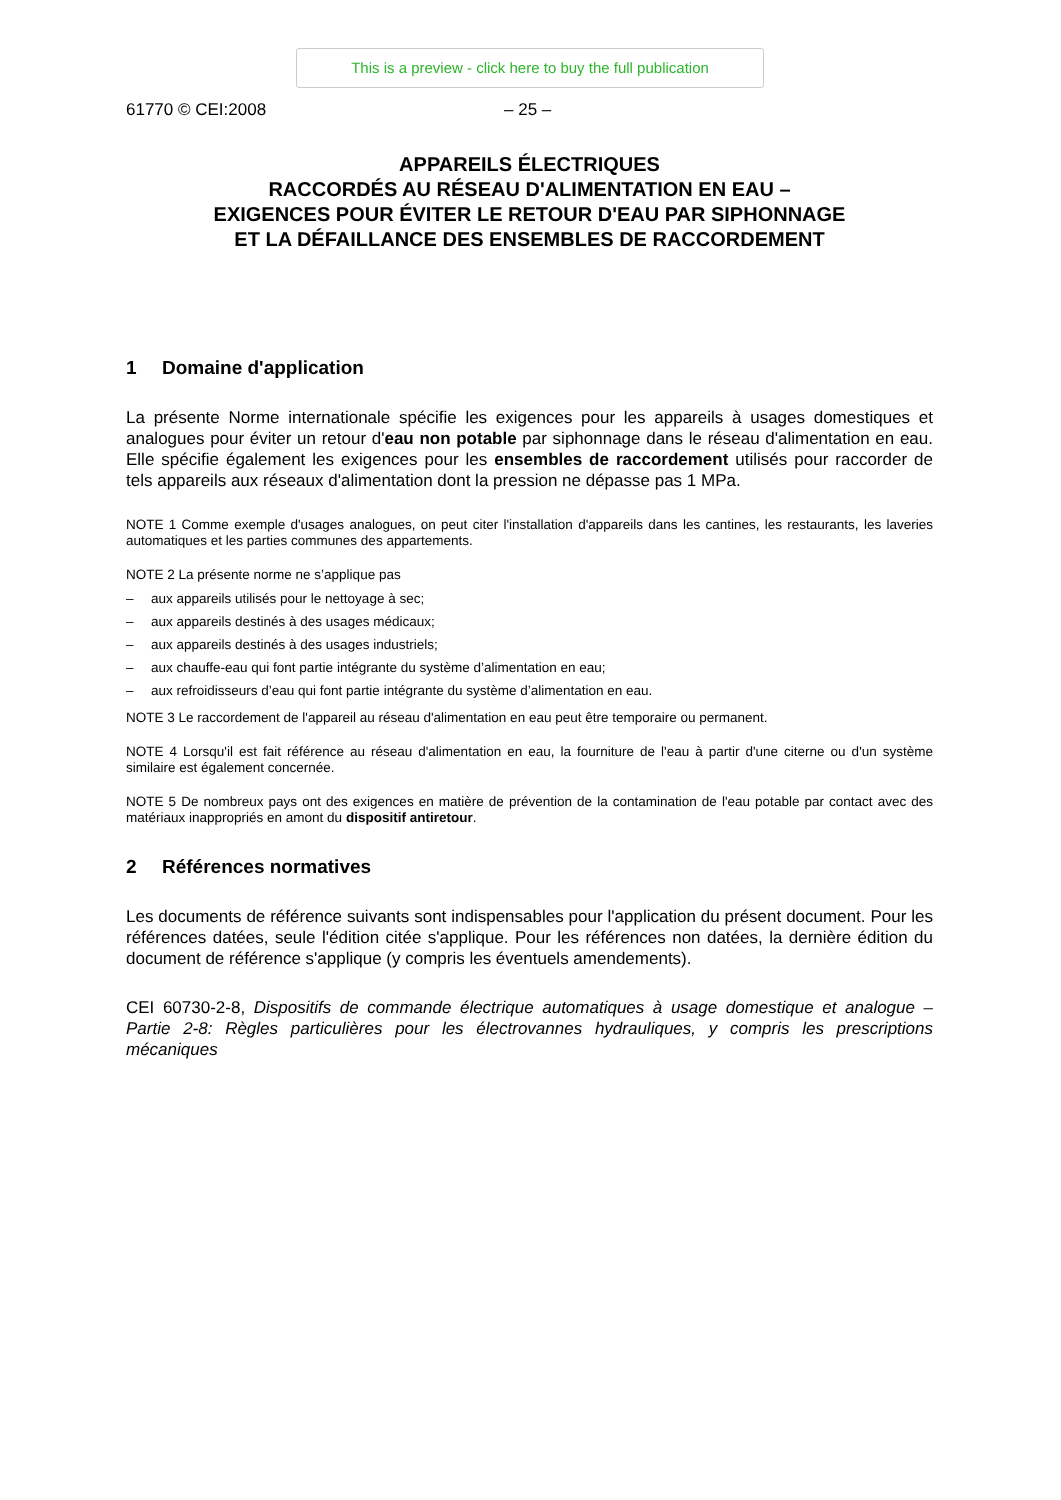This is a preview - click here to buy the full publication
61770 © CEI:2008 – 25 –
APPAREILS ÉLECTRIQUES
RACCORDÉS AU RÉSEAU D'ALIMENTATION EN EAU –
EXIGENCES POUR ÉVITER LE RETOUR D'EAU PAR SIPHONNAGE
ET LA DÉFAILLANCE DES ENSEMBLES DE RACCORDEMENT
1 Domaine d'application
La présente Norme internationale spécifie les exigences pour les appareils à usages domestiques et analogues pour éviter un retour d'eau non potable par siphonnage dans le réseau d'alimentation en eau. Elle spécifie également les exigences pour les ensembles de raccordement utilisés pour raccorder de tels appareils aux réseaux d'alimentation dont la pression ne dépasse pas 1 MPa.
NOTE 1 Comme exemple d'usages analogues, on peut citer l'installation d'appareils dans les cantines, les restaurants, les laveries automatiques et les parties communes des appartements.
NOTE 2 La présente norme ne s’applique pas
– aux appareils utilisés pour le nettoyage à sec;
– aux appareils destinés à des usages médicaux;
– aux appareils destinés à des usages industriels;
– aux chauffe-eau qui font partie intégrante du système d’alimentation en eau;
– aux refroidisseurs d’eau qui font partie intégrante du système d’alimentation en eau.
NOTE 3 Le raccordement de l'appareil au réseau d'alimentation en eau peut être temporaire ou permanent.
NOTE 4 Lorsqu'il est fait référence au réseau d'alimentation en eau, la fourniture de l'eau à partir d'une citerne ou d'un système similaire est également concernée.
NOTE 5 De nombreux pays ont des exigences en matière de prévention de la contamination de l'eau potable par contact avec des matériaux inappropriés en amont du dispositif antiretour.
2 Références normatives
Les documents de référence suivants sont indispensables pour l'application du présent document. Pour les références datées, seule l'édition citée s'applique. Pour les références non datées, la dernière édition du document de référence s'applique (y compris les éventuels amendements).
CEI 60730-2-8, Dispositifs de commande électrique automatiques à usage domestique et analogue – Partie 2-8: Règles particulières pour les électrovannes hydrauliques, y compris les prescriptions mécaniques